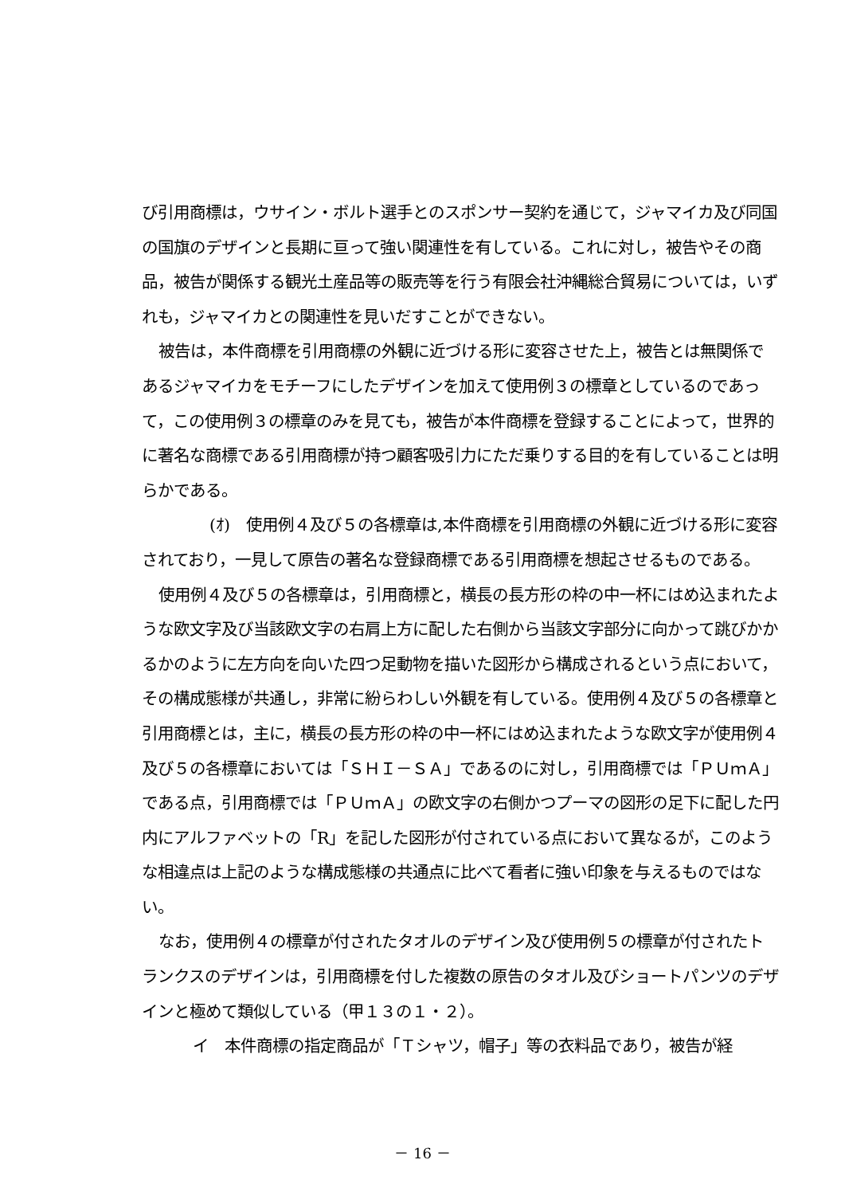び引用商標は，ウサイン・ボルト選手とのスポンサー契約を通じて，ジャマイカ及び同国の国旗のデザインと長期に亘って強い関連性を有している。これに対し，被告やその商品，被告が関係する観光土産品等の販売等を行う有限会社沖縄総合貿易については，いずれも，ジャマイカとの関連性を見いだすことができない。
被告は，本件商標を引用商標の外観に近づける形に変容させた上，被告とは無関係であるジャマイカをモチーフにしたデザインを加えて使用例３の標章としているのであって，この使用例３の標章のみを見ても，被告が本件商標を登録することによって，世界的に著名な商標である引用商標が持つ顧客吸引力にただ乗りする目的を有していることは明らかである。
(ｵ)　使用例４及び５の各標章は,本件商標を引用商標の外観に近づける形に変容されており，一見して原告の著名な登録商標である引用商標を想起させるものである。
使用例４及び５の各標章は，引用商標と，横長の長方形の枠の中一杯にはめ込まれたような欧文字及び当該欧文字の右肩上方に配した右側から当該文字部分に向かって跳びかかるかのように左方向を向いた四つ足動物を描いた図形から構成されるという点において，その構成態様が共通し，非常に紛らわしい外観を有している。使用例４及び５の各標章と引用商標とは，主に，横長の長方形の枠の中一杯にはめ込まれたような欧文字が使用例４及び５の各標章においては「ＳＨＩ－ＳＡ」であるのに対し，引用商標では「ＰＵｍＡ」である点，引用商標では「ＰＵｍＡ」の欧文字の右側かつプーマの図形の足下に配した円内にアルファベットの「R」を記した図形が付されている点において異なるが，このような相違点は上記のような構成態様の共通点に比べて看者に強い印象を与えるものではない。
なお，使用例４の標章が付されたタオルのデザイン及び使用例５の標章が付されたトランクスのデザインは，引用商標を付した複数の原告のタオル及びショートパンツのデザインと極めて類似している（甲１３の１・２）。
イ　本件商標の指定商品が「Ｔシャツ，帽子」等の衣料品であり，被告が経
－ 16 －